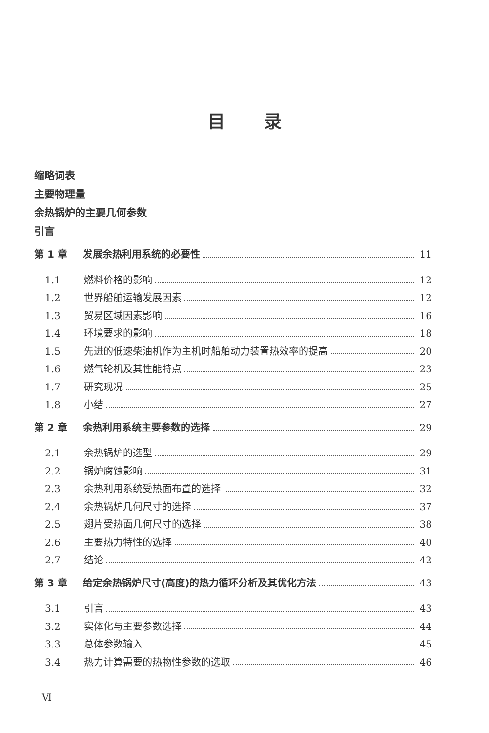目录
缩略词表
主要物理量
余热锅炉的主要几何参数
引言
第 1 章 发展余热利用系统的必要性 11
1.1 燃料价格的影响 12
1.2 世界船舶运输发展因素 12
1.3 贸易区域因素影响 16
1.4 环境要求的影响 18
1.5 先进的低速柴油机作为主机时船舶动力装置热效率的提高 20
1.6 燃气轮机及其性能特点 23
1.7 研究现况 25
1.8 小结 27
第 2 章 余热利用系统主要参数的选择 29
2.1 余热锅炉的选型 29
2.2 锅炉腐蚀影响 31
2.3 余热利用系统受热面布置的选择 32
2.4 余热锅炉几何尺寸的选择 37
2.5 翅片受热面几何尺寸的选择 38
2.6 主要热力特性的选择 40
2.7 结论 42
第 3 章 给定余热锅炉尺寸(高度)的热力循环分析及其优化方法 43
3.1 引言 43
3.2 实体化与主要参数选择 44
3.3 总体参数输入 45
3.4 热力计算需要的热物性参数的选取 46
Ⅵ